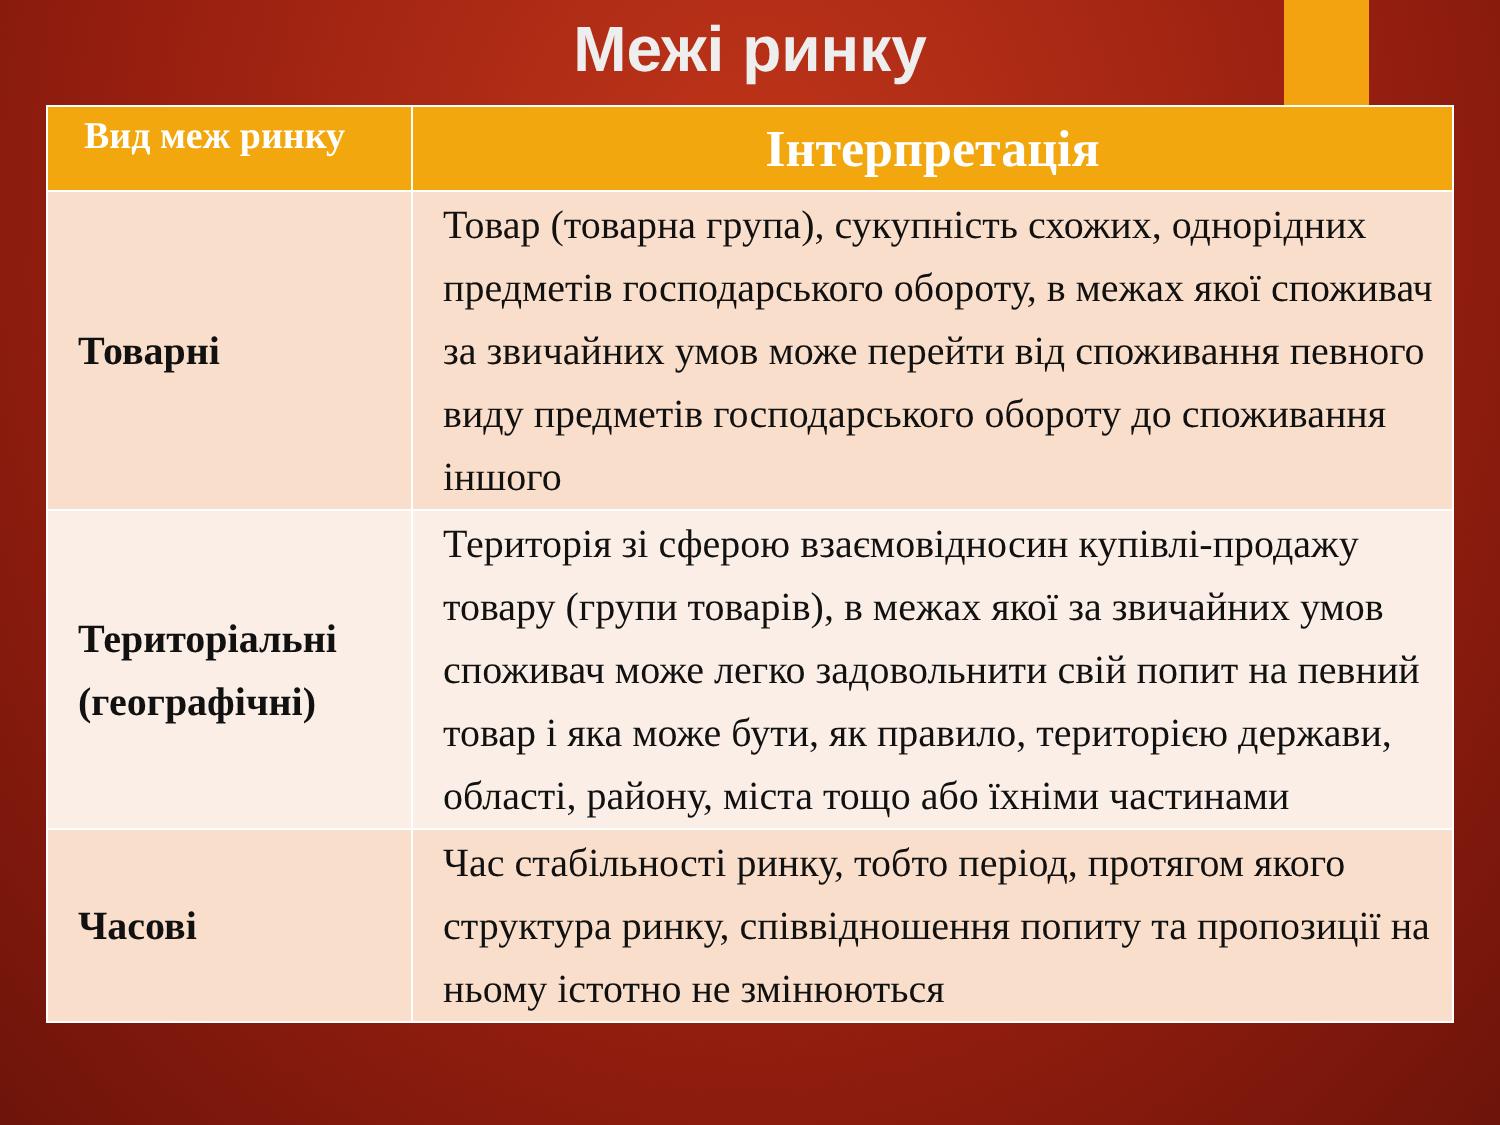Межі ринку
| Вид меж ринку | Інтерпретація |
| --- | --- |
| Товарні | Товар (товарна група), сукупність схожих, однорідних предметів господарського обороту, в межах якої споживач за звичайних умов може перейти від споживання певного виду предметів господарського обороту до споживання іншого |
| Територіальні (географічні) | Територія зі сферою взаємовідносин купівлі-продажу товару (групи товарів), в межах якої за звичайних умов споживач може легко задовольнити свій попит на певний товар і яка може бути, як правило, територією держави, області, району, міста тощо або їхніми частинами |
| Часові | Час стабільності ринку, тобто період, протягом якого структура ринку, співвідношення попиту та пропозиції на ньому істотно не змінюються |